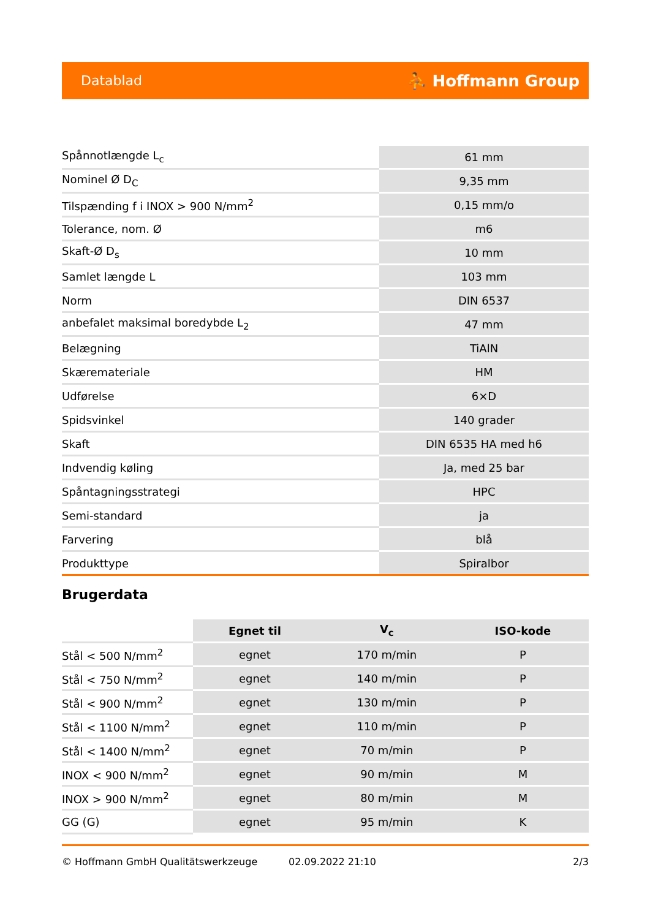Datablad ⛹ Hoffmann Group
| Spånnotlængde L<sub>c</sub> | 61 mm |
| Nominel Ø D<sub>C</sub> | 9,35 mm |
| Tilspænding f i INOX > 900 N/mm<sup>2</sup> | 0,15 mm/o |
| Tolerance, nom. Ø | m6 |
| Skaft-Ø D<sub>s</sub> | 10 mm |
| Samlet længde L | 103 mm |
| Norm | DIN 6537 |
| anbefalet maksimal boredybde L<sub>2</sub> | 47 mm |
| Belægning | TiAlN |
| Skæremateriale | HM |
| Udførelse | 6×D |
| Spidsvinkel | 140 grader |
| Skaft | DIN 6535 HA med h6 |
| Indvendig køling | Ja, med 25 bar |
| Spåntagningsstrategi | HPC |
| Semi-standard | ja |
| Farvering | blå |
| Produkttype | Spiralbor |
Brugerdata
| | Egnet til | V<sub>c</sub> | ISO-kode |
| --- | --- | --- | --- |
| Stål < 500 N/mm<sup>2</sup> | egnet | 170 m/min | P |
| Stål < 750 N/mm<sup>2</sup> | egnet | 140 m/min | P |
| Stål < 900 N/mm<sup>2</sup> | egnet | 130 m/min | P |
| Stål < 1100 N/mm<sup>2</sup> | egnet | 110 m/min | P |
| Stål < 1400 N/mm<sup>2</sup> | egnet | 70 m/min | P |
| INOX < 900 N/mm<sup>2</sup> | egnet | 90 m/min | M |
| INOX > 900 N/mm<sup>2</sup> | egnet | 80 m/min | M |
| GG (G) | egnet | 95 m/min | K |
© Hoffmann GmbH Qualitätswerkzeuge 02.09.2022 21:10 2/3